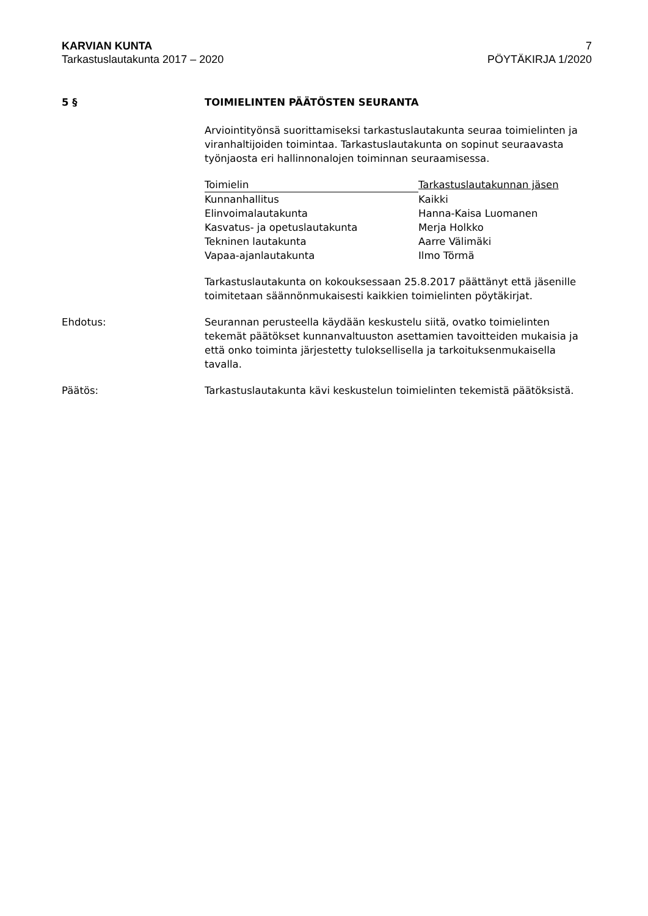KARVIAN KUNTA 7
Tarkastuslautakunta 2017 – 2020 PÖYTÄKIRJA 1/2020
5 § TOIMIELINTEN PÄÄTÖSTEN SEURANTA
Arviointityönsä suorittamiseksi tarkastuslautakunta seuraa toimielinten ja viranhaltijoiden toimintaa. Tarkastuslautakunta on sopinut seuraavasta työnjaosta eri hallinnonalojen toiminnan seuraamisessa.
| Toimielin | Tarkastuslautakunnan jäsen |
| --- | --- |
| Kunnanhallitus | Kaikki |
| Elinvoimalautakunta | Hanna-Kaisa Luomanen |
| Kasvatus- ja opetuslautakunta | Merja Holkko |
| Tekninen lautakunta | Aarre Välimäki |
| Vapaa-ajanlautakunta | Ilmo Törmä |
Tarkastuslautakunta on kokouksessaan 25.8.2017 päättänyt että jäsenille toimitetaan säännönmukaisesti kaikkien toimielinten pöytäkirjat.
Ehdotus: Seurannan perusteella käydään keskustelu siitä, ovatko toimielinten tekemät päätökset kunnanvaltuuston asettamien tavoitteiden mukaisia ja että onko toiminta järjestetty tuloksellisella ja tarkoituksenmukaisella tavalla.
Päätös: Tarkastuslautakunta kävi keskustelun toimielinten tekemistä päätöksistä.